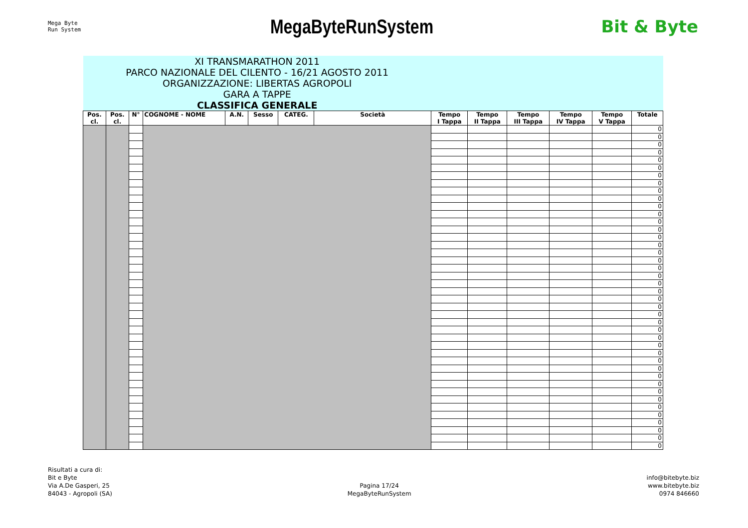Mega Byte
Run System
MegaByteRunSystem
Bit & Byte
| XI TRANSMARATHON 2011 PARCO NAZIONALE DEL CILENTO - 16/21 AGOSTO 2011 ORGANIZZAZIONE: LIBERTAS AGROPOLI GARA A TAPPE CLASSIFICA GENERALE | | | | | | | | | | | | | |
| Pos. cl. | Pos. cl. | N° | COGNOME - NOME | A.N. | Sesso | CATEG. | Società | Tempo I Tappa | Tempo II Tappa | Tempo III Tappa | Tempo IV Tappa | Tempo V Tappa | Totale |
| | | | | | | | | | | | | | 0 |
| | | | | | | | | | | | | | 0 |
| | | | | | | | | | | | | | 0 |
| | | | | | | | | | | | | | 0 |
| | | | | | | | | | | | | | 0 |
| | | | | | | | | | | | | | 0 |
| | | | | | | | | | | | | | 0 |
| | | | | | | | | | | | | | 0 |
| | | | | | | | | | | | | | 0 |
| | | | | | | | | | | | | | 0 |
| | | | | | | | | | | | | | 0 |
| | | | | | | | | | | | | | 0 |
| | | | | | | | | | | | | | 0 |
| | | | | | | | | | | | | | 0 |
| | | | | | | | | | | | | | 0 |
| | | | | | | | | | | | | | 0 |
| | | | | | | | | | | | | | 0 |
| | | | | | | | | | | | | | 0 |
| | | | | | | | | | | | | | 0 |
| | | | | | | | | | | | | | 0 |
| | | | | | | | | | | | | | 0 |
| | | | | | | | | | | | | | 0 |
| | | | | | | | | | | | | | 0 |
| | | | | | | | | | | | | | 0 |
| | | | | | | | | | | | | | 0 |
| | | | | | | | | | | | | | 0 |
| | | | | | | | | | | | | | 0 |
| | | | | | | | | | | | | | 0 |
| | | | | | | | | | | | | | 0 |
| | | | | | | | | | | | | | 0 |
| | | | | | | | | | | | | | 0 |
| | | | | | | | | | | | | | 0 |
| | | | | | | | | | | | | | 0 |
| | | | | | | | | | | | | | 0 |
| | | | | | | | | | | | | | 0 |
| | | | | | | | | | | | | | 0 |
| | | | | | | | | | | | | | 0 |
| | | | | | | | | | | | | | 0 |
| | | | | | | | | | | | | | 0 |
| | | | | | | | | | | | | | 0 |
| | | | | | | | | | | | | | 0 |
| | | | | | | | | | | | | | 0 |
Risultati a cura di:
Bit e Byte
Via A.De Gasperi, 25
84043 - Agropoli (SA)
Pagina 17/24
MegaByteRunSystem
info@bitebyte.biz
www.bitebyte.biz
0974 846660